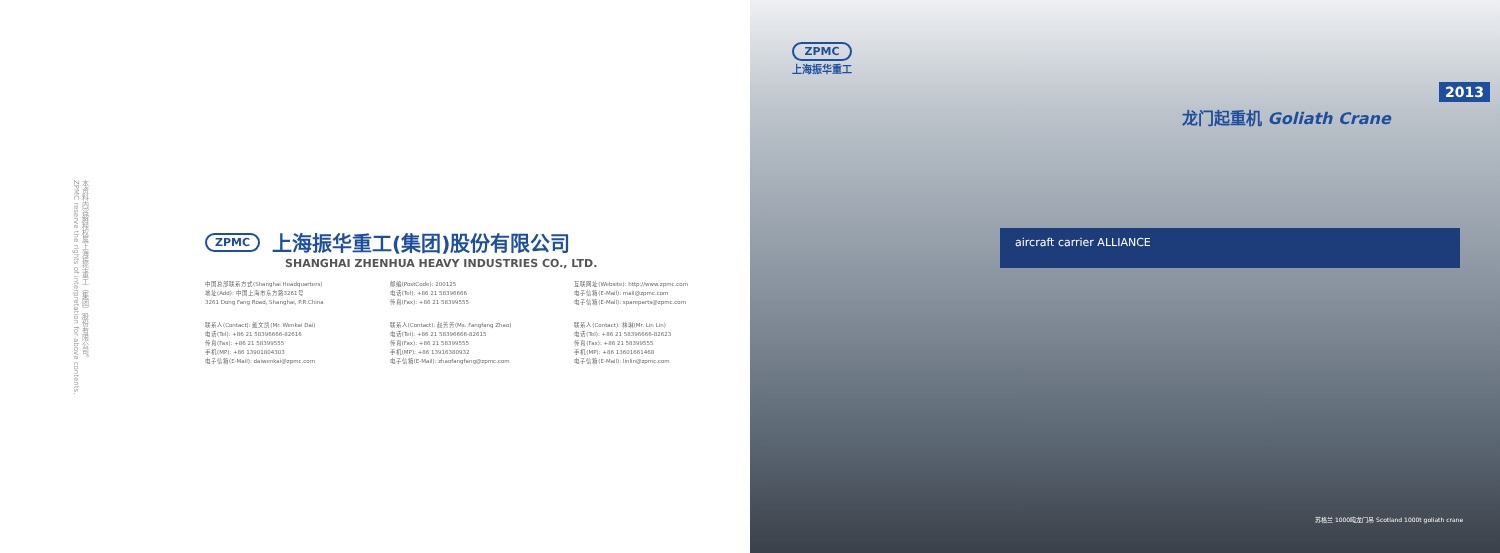本资料内容解释权属上海振华重工（集团）股份有限公司。
ZPMC reserve the rights of interpretation for above contents.
ZPMC 上海振华重工(集团)股份有限公司
SHANGHAI ZHENHUA HEAVY INDUSTRIES CO., LTD.
中国总部联系方式(Shanghai Headquarters)
地址(Add): 中国上海市东方路3261号
3261 Dong Fang Road, Shanghai, P.R.China
邮编(PostCode): 200125
电话(Tel): +86 21 58396666
传真(Fax): +86 21 58399555
互联网址(Website): http://www.zpmc.com
电子信箱(E-Mail): mail@zpmc.com
电子信箱(E-Mail): spareparts@zpmc.com
联系人(Contact): 戴文凯(Mr. Wenkai Dai)
电话(Tel): +86 21 58396666-82616
传真(Fax): +86 21 58399555
手机(MP): +86 13901804303
电子信箱(E-Mail): daiwenkai@zpmc.com
联系人(Contact): 赵芳芳(Ms. Fangfang Zhao)
电话(Tel): +86 21 58396666-82615
传真(Fax): +86 21 58399555
手机(MP): +86 13916380932
电子信箱(E-Mail): zhaofangfang@zpmc.com
联系人(Contact): 林琳(Mr. Lin Lin)
电话(Tel): +86 21 58396666-82623
传真(Fax): +86 21 58399555
手机(MP): +86 13601661468
电子信箱(E-Mail): linlin@zpmc.com
ZPMC
上海振华重工
2013
龙门起重机 Goliath Crane
aircraft carrier ALLIANCE
苏格兰 1000吨龙门吊 Scotland 1000t goliath crane